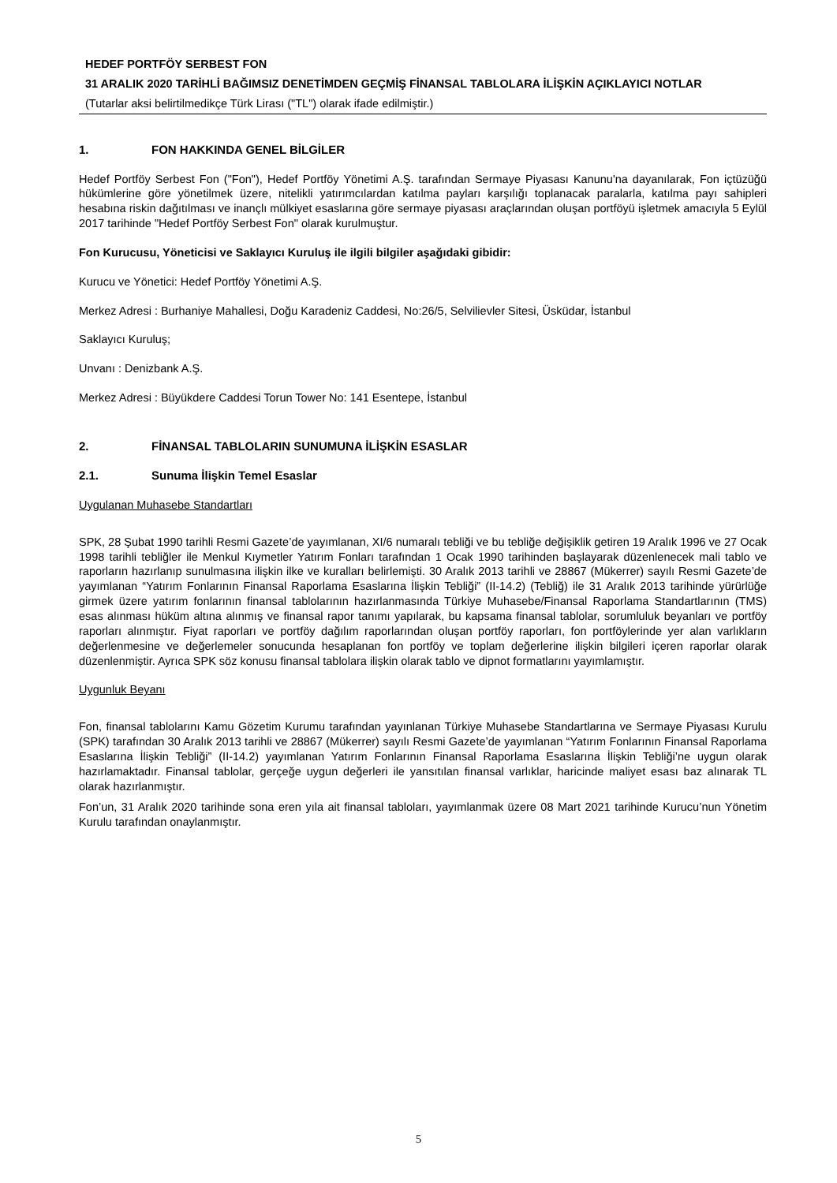HEDEF PORTFÖY SERBEST FON
31 ARALIK 2020 TARİHLİ BAĞIMSIZ DENETİMDEN GEÇMİŞ FİNANSAL TABLOLARA İLİŞKİN AÇIKLAYICI NOTLAR
(Tutarlar aksi belirtilmedikçe Türk Lirası ("TL") olarak ifade edilmiştir.)
1. FON HAKKINDA GENEL BİLGİLER
Hedef Portföy Serbest Fon ("Fon"), Hedef Portföy Yönetimi A.Ş. tarafından Sermaye Piyasası Kanunu'na dayanılarak, Fon içtüzüğü hükümlerine göre yönetilmek üzere, nitelikli yatırımcılardan katılma payları karşılığı toplanacak paralarla, katılma payı sahipleri hesabına riskin dağıtılması ve inançlı mülkiyet esaslarına göre sermaye piyasası araçlarından oluşan portföyü işletmek amacıyla 5 Eylül 2017 tarihinde "Hedef Portföy Serbest Fon" olarak kurulmuştur.
Fon Kurucusu, Yöneticisi ve Saklayıcı Kuruluş ile ilgili bilgiler aşağıdaki gibidir:
Kurucu ve Yönetici: Hedef Portföy Yönetimi A.Ş.
Merkez Adresi : Burhaniye Mahallesi, Doğu Karadeniz Caddesi, No:26/5, Selvilievler Sitesi, Üsküdar, İstanbul
Saklayıcı Kuruluş;
Unvanı : Denizbank A.Ş.
Merkez Adresi : Büyükdere Caddesi Torun Tower No: 141 Esentepe, İstanbul
2. FİNANSAL TABLOLARIN SUNUMUNA İLİŞKİN ESASLAR
2.1. Sunuma İlişkin Temel Esaslar
Uygulanan Muhasebe Standartları
SPK, 28 Şubat 1990 tarihli Resmi Gazete’de yayımlanan, XI/6 numaralı tebliği ve bu tebliğe değişiklik getiren 19 Aralık 1996 ve 27 Ocak 1998 tarihli tebliğler ile Menkul Kıymetler Yatırım Fonları tarafından 1 Ocak 1990 tarihinden başlayarak düzenlenecek mali tablo ve raporların hazırlanıp sunulmasına ilişkin ilke ve kuralları belirlemişti. 30 Aralık 2013 tarihli ve 28867 (Mükerrer) sayılı Resmi Gazete’de yayımlanan “Yatırım Fonlarının Finansal Raporlama Esaslarına İlişkin Tebliği” (II-14.2) (Tebliğ) ile 31 Aralık 2013 tarihinde yürürlüğe girmek üzere yatırım fonlarının finansal tablolarının hazırlanmasında Türkiye Muhasebe/Finansal Raporlama Standartlarının (TMS) esas alınması hüküm altına alınmış ve finansal rapor tanımı yapılarak, bu kapsama finansal tablolar, sorumluluk beyanları ve portföy raporları alınmıştır. Fiyat raporları ve portföy dağılım raporlarından oluşan portföy raporları, fon portföylerinde yer alan varlıkların değerlenmesine ve değerlemeler sonucunda hesaplanan fon portföy ve toplam değerlerine ilişkin bilgileri içeren raporlar olarak düzenlenmiştir. Ayrıca SPK söz konusu finansal tablolara ilişkin olarak tablo ve dipnot formatlarını yayımlamıştır.
Uygunluk Beyanı
Fon, finansal tablolarını Kamu Gözetim Kurumu tarafından yayınlanan Türkiye Muhasebe Standartlarına ve Sermaye Piyasası Kurulu (SPK) tarafından 30 Aralık 2013 tarihli ve 28867 (Mükerrer) sayılı Resmi Gazete’de yayımlanan “Yatırım Fonlarının Finansal Raporlama Esaslarına İlişkin Tebliği” (II-14.2) yayımlanan Yatırım Fonlarının Finansal Raporlama Esaslarına İlişkin Tebliği’ne uygun olarak hazırlamaktadır. Finansal tablolar, gerçeğe uygun değerleri ile yansıtılan finansal varlıklar, haricinde maliyet esası baz alınarak TL olarak hazırlanmıştır.
Fon’un, 31 Aralık 2020 tarihinde sona eren yıla ait finansal tabloları, yayımlanmak üzere 08 Mart 2021 tarihinde Kurucu’nun Yönetim Kurulu tarafından onaylanmıştır.
5